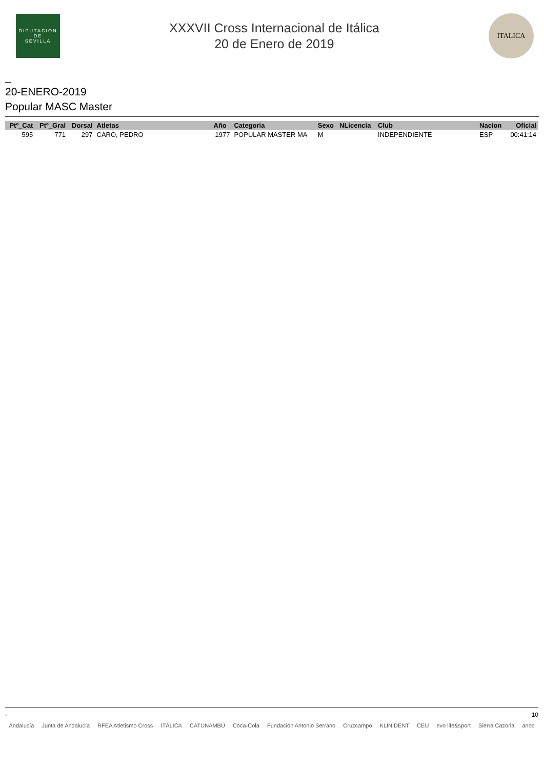DIPUTACION
DE
SEVILLA
XXXVII Cross Internacional de Itálica
20 de Enero de 2019
ITALICA
_
20-ENERO-2019
Popular MASC Master
| Ptº_Cat | Ptº_Gral | Dorsal | Atletas | Año | Categoria | Sexo | NLicencia | Club | Nacion | Oficial |
| --- | --- | --- | --- | --- | --- | --- | --- | --- | --- | --- |
| 595 | 771 | 297 | CARO, PEDRO | 1977 | POPULAR MASTER MA | M | | INDEPENDIENTE | ESP | 00:41:14 |
- 10
Andalucía Junta de Andalucía RFEA Atletismo Cross ITÁLICA CATUNAMBÚ Coca-Cola Fundación Antonio Serrano Cruzcampo KLINIDENT CEU evo life&sport Sierra Cazorla anoc